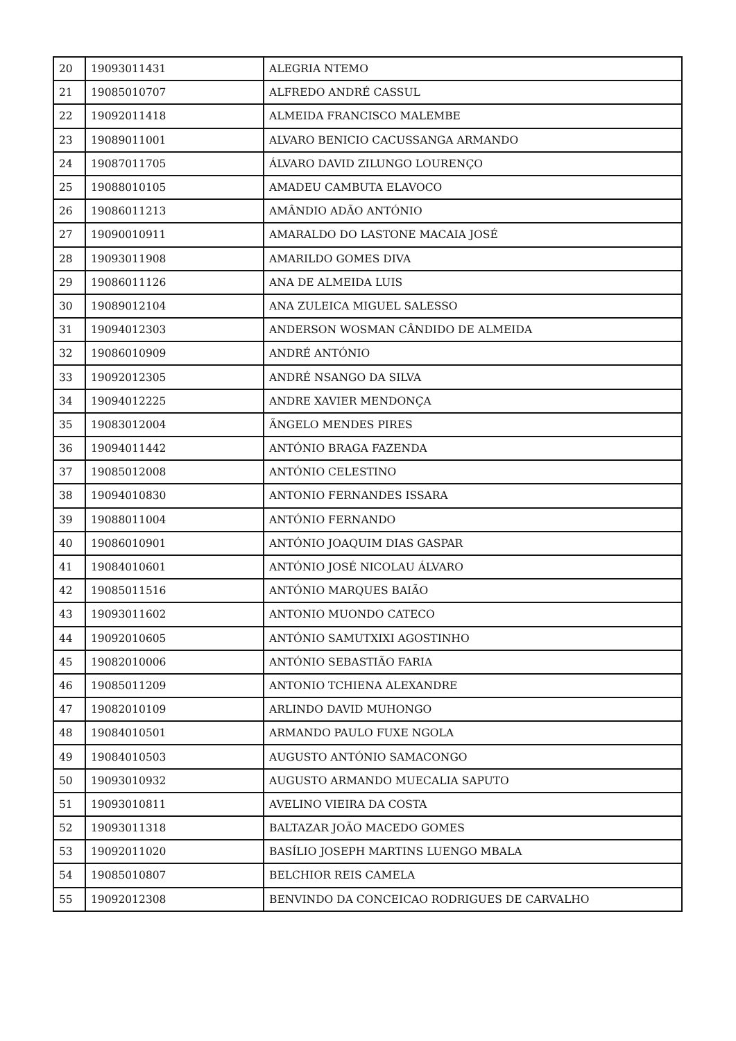| 20 | 19093011431 | ALEGRIA NTEMO |
| 21 | 19085010707 | ALFREDO ANDRÉ CASSUL |
| 22 | 19092011418 | ALMEIDA FRANCISCO MALEMBE |
| 23 | 19089011001 | ALVARO BENICIO CACUSSANGA ARMANDO |
| 24 | 19087011705 | ÁLVARO DAVID ZILUNGO LOURENÇO |
| 25 | 19088010105 | AMADEU CAMBUTA ELAVOCO |
| 26 | 19086011213 | AMÂNDIO ADÃO ANTÓNIO |
| 27 | 19090010911 | AMARALDO DO LASTONE MACAIA JOSÉ |
| 28 | 19093011908 | AMARILDO GOMES DIVA |
| 29 | 19086011126 | ANA DE ALMEIDA LUIS |
| 30 | 19089012104 | ANA ZULEICA MIGUEL SALESSO |
| 31 | 19094012303 | ANDERSON WOSMAN CÂNDIDO DE ALMEIDA |
| 32 | 19086010909 | ANDRÉ ANTÓNIO |
| 33 | 19092012305 | ANDRÉ NSANGO DA SILVA |
| 34 | 19094012225 | ANDRE XAVIER MENDONÇA |
| 35 | 19083012004 | ÃNGELO MENDES PIRES |
| 36 | 19094011442 | ANTÓNIO BRAGA FAZENDA |
| 37 | 19085012008 | ANTÓNIO CELESTINO |
| 38 | 19094010830 | ANTONIO FERNANDES ISSARA |
| 39 | 19088011004 | ANTÓNIO FERNANDO |
| 40 | 19086010901 | ANTÓNIO JOAQUIM DIAS GASPAR |
| 41 | 19084010601 | ANTÓNIO JOSÉ NICOLAU ÁLVARO |
| 42 | 19085011516 | ANTÓNIO MARQUES BAIÃO |
| 43 | 19093011602 | ANTONIO MUONDO CATECO |
| 44 | 19092010605 | ANTÓNIO SAMUTXIXI AGOSTINHO |
| 45 | 19082010006 | ANTÓNIO SEBASTIÃO FARIA |
| 46 | 19085011209 | ANTONIO TCHIENA ALEXANDRE |
| 47 | 19082010109 | ARLINDO DAVID MUHONGO |
| 48 | 19084010501 | ARMANDO PAULO FUXE NGOLA |
| 49 | 19084010503 | AUGUSTO ANTÓNIO SAMACONGO |
| 50 | 19093010932 | AUGUSTO ARMANDO MUECALIA SAPUTO |
| 51 | 19093010811 | AVELINO VIEIRA DA COSTA |
| 52 | 19093011318 | BALTAZAR JOÃO MACEDO GOMES |
| 53 | 19092011020 | BASÍLIO JOSEPH MARTINS LUENGO MBALA |
| 54 | 19085010807 | BELCHIOR REIS CAMELA |
| 55 | 19092012308 | BENVINDO DA CONCEICAO RODRIGUES DE CARVALHO |